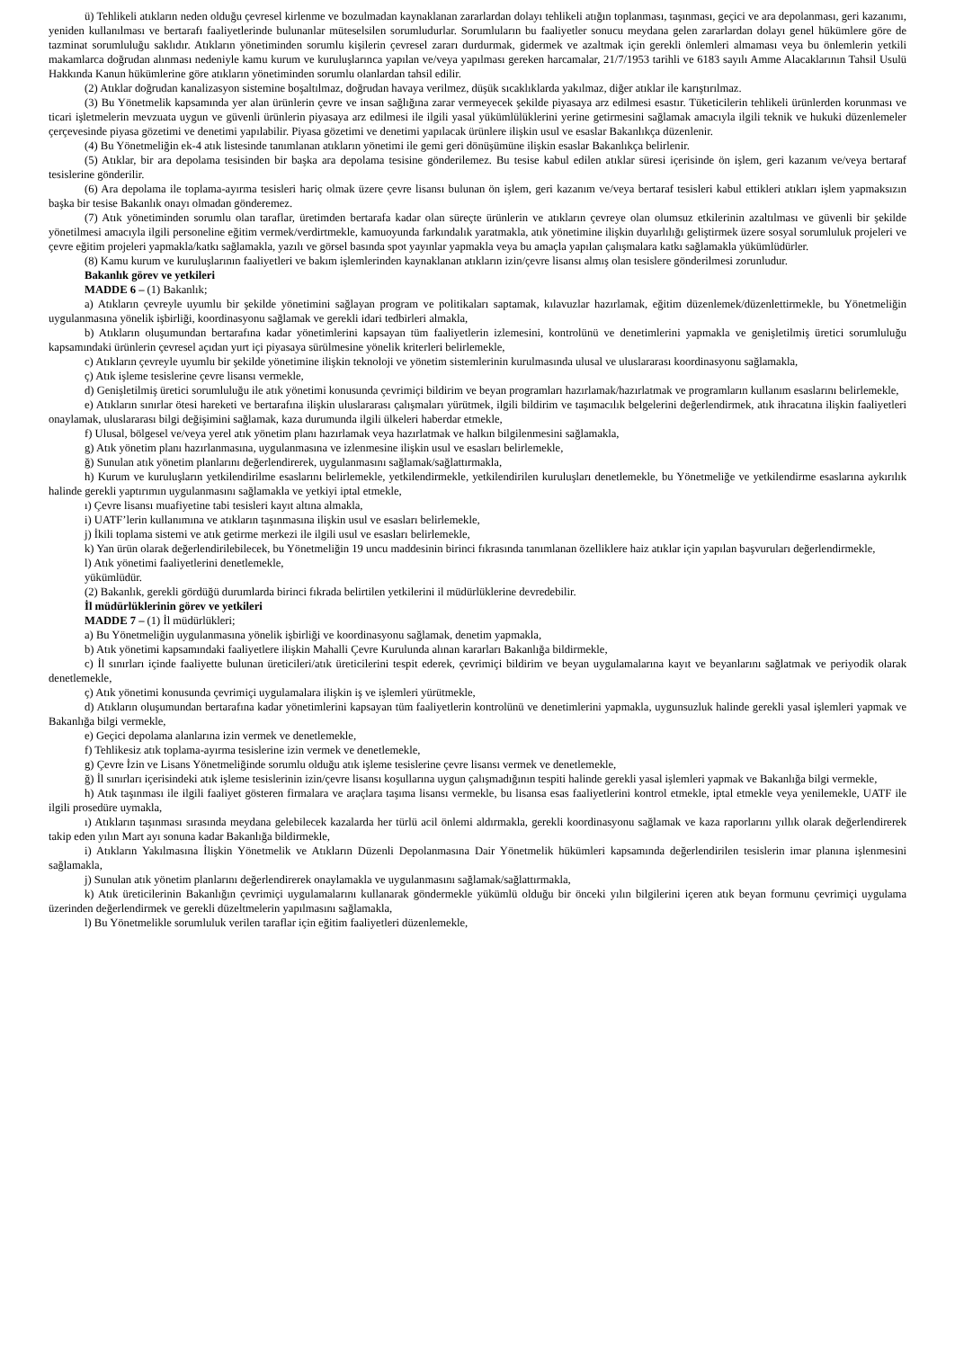ü) Tehlikeli atıkların neden olduğu çevresel kirlenme ve bozulmadan kaynaklanan zararlardan dolayı tehlikeli atığın toplanması, taşınması, geçici ve ara depolanması, geri kazanımı, yeniden kullanılması ve bertarafı faaliyetlerinde bulunanlar müteselsilen sorumludurlar. Sorumluların bu faaliyetler sonucu meydana gelen zararlardan dolayı genel hükümlere göre de tazminat sorumluluğu saklıdır. Atıkların yönetiminden sorumlu kişilerin çevresel zararı durdurmak, gidermek ve azaltmak için gerekli önlemleri almaması veya bu önlemlerin yetkili makamlarca doğrudan alınması nedeniyle kamu kurum ve kuruluşlarınca yapılan ve/veya yapılması gereken harcamalar, 21/7/1953 tarihli ve 6183 sayılı Amme Alacaklarının Tahsil Usulü Hakkında Kanun hükümlerine göre atıkların yönetiminden sorumlu olanlardan tahsil edilir.
(2) Atıklar doğrudan kanalizasyon sistemine boşaltılmaz, doğrudan havaya verilmez, düşük sıcaklıklarda yakılmaz, diğer atıklar ile karıştırılmaz.
(3) Bu Yönetmelik kapsamında yer alan ürünlerin çevre ve insan sağlığına zarar vermeyecek şekilde piyasaya arz edilmesi esastır. Tüketicilerin tehlikeli ürünlerden korunması ve ticari işletmelerin mevzuata uygun ve güvenli ürünlerin piyasaya arz edilmesi ile ilgili yasal yükümlülüklerini yerine getirmesini sağlamak amacıyla ilgili teknik ve hukuki düzenlemeler çerçevesinde piyasa gözetimi ve denetimi yapılabilir. Piyasa gözetimi ve denetimi yapılacak ürünlere ilişkin usul ve esaslar Bakanlıkça düzenlenir.
(4) Bu Yönetmeliğin ek-4 atık listesinde tanımlanan atıkların yönetimi ile gemi geri dönüşümüne ilişkin esaslar Bakanlıkça belirlenir.
(5) Atıklar, bir ara depolama tesisinden bir başka ara depolama tesisine gönderilemez. Bu tesise kabul edilen atıklar süresi içerisinde ön işlem, geri kazanım ve/veya bertaraf tesislerine gönderilir.
(6) Ara depolama ile toplama-ayırma tesisleri hariç olmak üzere çevre lisansı bulunan ön işlem, geri kazanım ve/veya bertaraf tesisleri kabul ettikleri atıkları işlem yapmaksızın başka bir tesise Bakanlık onayı olmadan gönderemez.
(7) Atık yönetiminden sorumlu olan taraflar, üretimden bertarafa kadar olan süreçte ürünlerin ve atıkların çevreye olan olumsuz etkilerinin azaltılması ve güvenli bir şekilde yönetilmesi amacıyla ilgili personeline eğitim vermek/verdirtmekle, kamuoyunda farkındalık yaratmakla, atık yönetimine ilişkin duyarlılığı geliştirmek üzere sosyal sorumluluk projeleri ve çevre eğitim projeleri yapmakla/katkı sağlamakla, yazılı ve görsel basında spot yayınlar yapmakla veya bu amaçla yapılan çalışmalara katkı sağlamakla yükümlüdürler.
(8) Kamu kurum ve kuruluşlarının faaliyetleri ve bakım işlemlerinden kaynaklanan atıkların izin/çevre lisansı almış olan tesislere gönderilmesi zorunludur.
Bakanlık görev ve yetkileri
MADDE 6 – (1) Bakanlık;
a) Atıkların çevreyle uyumlu bir şekilde yönetimini sağlayan program ve politikaları saptamak, kılavuzlar hazırlamak, eğitim düzenlemek/düzenlettirmekle, bu Yönetmeliğin uygulanmasına yönelik işbirliği, koordinasyonu sağlamak ve gerekli idari tedbirleri almakla,
b) Atıkların oluşumundan bertarafına kadar yönetimlerini kapsayan tüm faaliyetlerin izlemesini, kontrolünü ve denetimlerini yapmakla ve genişletilmiş üretici sorumluluğu kapsamındaki ürünlerin çevresel açıdan yurt içi piyasaya sürülmesine yönelik kriterleri belirlemekle,
c) Atıkların çevreyle uyumlu bir şekilde yönetimine ilişkin teknoloji ve yönetim sistemlerinin kurulmasında ulusal ve uluslararası koordinasyonu sağlamakla,
ç) Atık işleme tesislerine çevre lisansı vermekle,
d) Genişletilmiş üretici sorumluluğu ile atık yönetimi konusunda çevrimiçi bildirim ve beyan programları hazırlamak/hazırlatmak ve programların kullanım esaslarını belirlemekle,
e) Atıkların sınırlar ötesi hareketi ve bertarafına ilişkin uluslararası çalışmaları yürütmek, ilgili bildirim ve taşımacılık belgelerini değerlendirmek, atık ihracatına ilişkin faaliyetleri onaylamak, uluslararası bilgi değişimini sağlamak, kaza durumunda ilgili ülkeleri haberdar etmekle,
f) Ulusal, bölgesel ve/veya yerel atık yönetim planı hazırlamak veya hazırlatmak ve halkın bilgilenmesini sağlamakla,
g) Atık yönetim planı hazırlanmasına, uygulanmasına ve izlenmesine ilişkin usul ve esasları belirlemekle,
ğ) Sunulan atık yönetim planlarını değerlendirerek, uygulanmasını sağlamak/sağlattırmakla,
h) Kurum ve kuruluşların yetkilendirilme esaslarını belirlemekle, yetkilendirmekle, yetkilendirilen kuruluşları denetlemekle, bu Yönetmeliğe ve yetkilendirme esaslarına aykırılık halinde gerekli yaptırımın uygulanmasını sağlamakla ve yetkiyi iptal etmekle,
ı) Çevre lisansı muafiyetine tabi tesisleri kayıt altına almakla,
i) UATF’lerin kullanımına ve atıkların taşınmasına ilişkin usul ve esasları belirlemekle,
j) İkili toplama sistemi ve atık getirme merkezi ile ilgili usul ve esasları belirlemekle,
k) Yan ürün olarak değerlendirilebilecek, bu Yönetmeliğin 19 uncu maddesinin birinci fıkrasında tanımlanan özelliklere haiz atıklar için yapılan başvuruları değerlendirmekle,
l) Atık yönetimi faaliyetlerini denetlemekle,
yükümlüdür.
(2) Bakanlık, gerekli gördüğü durumlarda birinci fıkrada belirtilen yetkilerini il müdürlüklerine devredebilir.
İl müdürlüklerinin görev ve yetkileri
MADDE 7 – (1) İl müdürlükleri;
a) Bu Yönetmeliğin uygulanmasına yönelik işbirliği ve koordinasyonu sağlamak, denetim yapmakla,
b) Atık yönetimi kapsamındaki faaliyetlere ilişkin Mahalli Çevre Kurulunda alınan kararları Bakanlığa bildirmekle,
c) İl sınırları içinde faaliyette bulunan üreticileri/atık üreticilerini tespit ederek, çevrimiçi bildirim ve beyan uygulamalarına kayıt ve beyanlarını sağlatmak ve periyodik olarak denetlemekle,
ç) Atık yönetimi konusunda çevrimiçi uygulamalara ilişkin iş ve işlemleri yürütmekle,
d) Atıkların oluşumundan bertarafına kadar yönetimlerini kapsayan tüm faaliyetlerin kontrolünü ve denetimlerini yapmakla, uygunsuzluk halinde gerekli yasal işlemleri yapmak ve Bakanlığa bilgi vermekle,
e) Geçici depolama alanlarına izin vermek ve denetlemekle,
f) Tehlikesiz atık toplama-ayırma tesislerine izin vermek ve denetlemekle,
g) Çevre İzin ve Lisans Yönetmeliğinde sorumlu olduğu atık işleme tesislerine çevre lisansı vermek ve denetlemekle,
ğ) İl sınırları içerisindeki atık işleme tesislerinin izin/çevre lisansı koşullarına uygun çalışmadığının tespiti halinde gerekli yasal işlemleri yapmak ve Bakanlığa bilgi vermekle,
h) Atık taşınması ile ilgili faaliyet gösteren firmalara ve araçlara taşıma lisansı vermekle, bu lisansa esas faaliyetlerini kontrol etmekle, iptal etmekle veya yenilemekle, UATF ile ilgili prosedüre uymakla,
ı) Atıkların taşınması sırasında meydana gelebilecek kazalarda her türlü acil önlemi aldırmakla, gerekli koordinasyonu sağlamak ve kaza raporlarını yıllık olarak değerlendirerek takip eden yılın Mart ayı sonuna kadar Bakanlığa bildirmekle,
i) Atıkların Yakılmasına İlişkin Yönetmelik ve Atıkların Düzenli Depolanmasına Dair Yönetmelik hükümleri kapsamında değerlendirilen tesislerin imar planına işlenmesini sağlamakla,
j) Sunulan atık yönetim planlarını değerlendirerek onaylamakla ve uygulanmasını sağlamak/sağlattırmakla,
k) Atık üreticilerinin Bakanlığın çevrimiçi uygulamalarını kullanarak göndermekle yükümlü olduğu bir önceki yılın bilgilerini içeren atık beyan formunu çevrimiçi uygulama üzerinden değerlendirmek ve gerekli düzeltmelerin yapılmasını sağlamakla,
l) Bu Yönetmelikle sorumluluk verilen taraflar için eğitim faaliyetleri düzenlemekle,